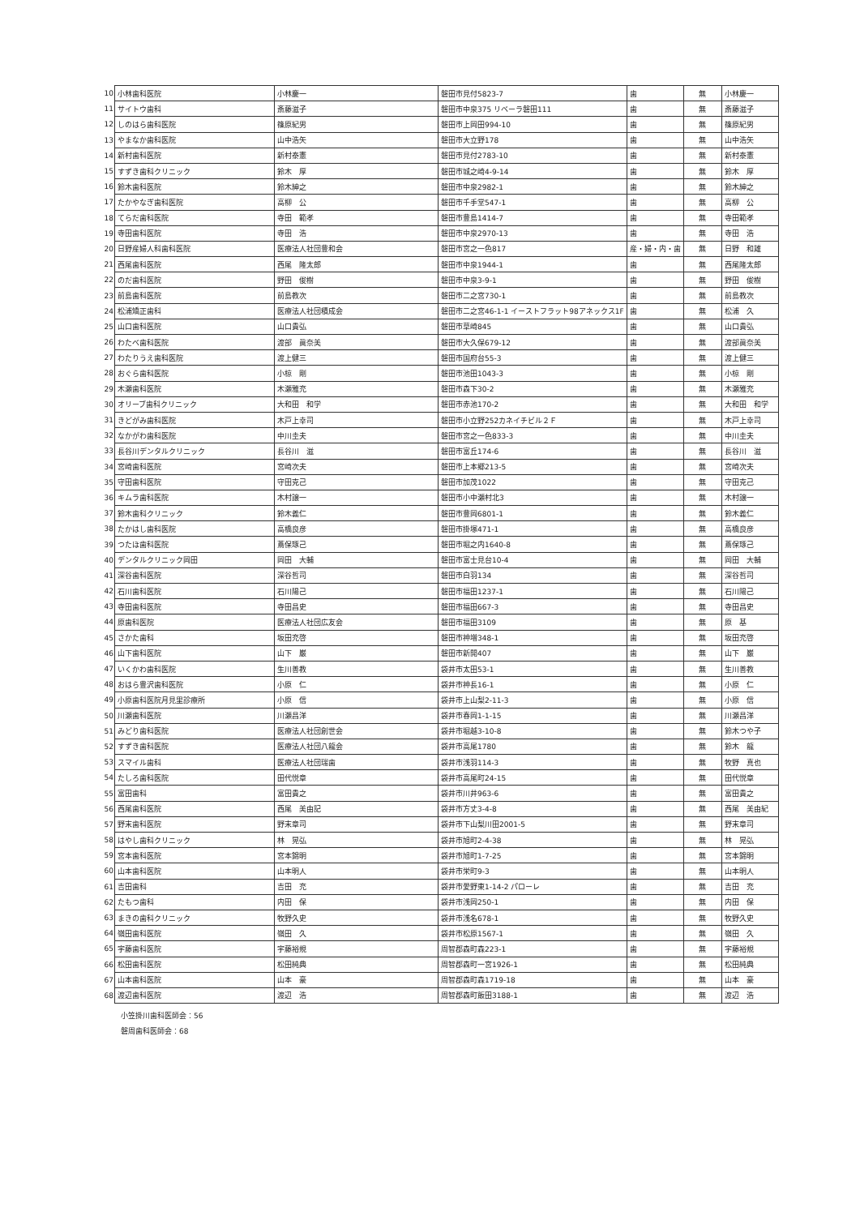| 10 | 小林歯科医院 | 小林慶一 | 磐田市見付5823-7 | 歯 | 無 | 小林慶一 |
| 11 | サイトウ歯科 | 斎藤滋子 | 磐田市中泉375 リベーラ磐田111 | 歯 | 無 | 斎藤滋子 |
| 12 | しのはら歯科医院 | 篠原紀男 | 磐田市上岡田994-10 | 歯 | 無 | 篠原紀男 |
| 13 | やまなか歯科医院 | 山中浩矢 | 磐田市大立野178 | 歯 | 無 | 山中浩矢 |
| 14 | 新村歯科医院 | 新村泰憲 | 磐田市見付2783-10 | 歯 | 無 | 新村泰憲 |
| 15 | すずき歯科クリニック | 鈴木 厚 | 磐田市城之崎4-9-14 | 歯 | 無 | 鈴木 厚 |
| 16 | 鈴木歯科医院 | 鈴木紳之 | 磐田市中泉2982-1 | 歯 | 無 | 鈴木紳之 |
| 17 | たかやなぎ歯科医院 | 高柳 公 | 磐田市千手堂547-1 | 歯 | 無 | 高柳 公 |
| 18 | てらだ歯科医院 | 寺田 範孝 | 磐田市豊島1414-7 | 歯 | 無 | 寺田範孝 |
| 19 | 寺田歯科医院 | 寺田 浩 | 磐田市中泉2970-13 | 歯 | 無 | 寺田 浩 |
| 20 | 日野産婦人科歯科医院 | 医療法人社団豊和会 | 磐田市宮之一色817 | 産・婦・内・歯 | 無 | 日野 和雄 |
| 21 | 西尾歯科医院 | 西尾 隆太郎 | 磐田市中泉1944-1 | 歯 | 無 | 西尾隆太郎 |
| 22 | のだ歯科医院 | 野田 俊樹 | 磐田市中泉3-9-1 | 歯 | 無 | 野田 俊樹 |
| 23 | 前島歯科医院 | 前島教次 | 磐田市二之宮730-1 | 歯 | 無 | 前島教次 |
| 24 | 松浦矯正歯科 | 医療法人社団積成会 | 磐田市二之宮46-1-1 イーストフラット98アネックス1F | 歯 | 無 | 松浦 久 |
| 25 | 山口歯科医院 | 山口貴弘 | 磐田市草崎845 | 歯 | 無 | 山口貴弘 |
| 26 | わたべ歯科医院 | 渡部 眞奈美 | 磐田市大久保679-12 | 歯 | 無 | 渡部眞奈美 |
| 27 | わたりうえ歯科医院 | 渡上健三 | 磐田市国府台55-3 | 歯 | 無 | 渡上健三 |
| 28 | おぐら歯科医院 | 小椋 剛 | 磐田市池田1043-3 | 歯 | 無 | 小椋 剛 |
| 29 | 木瀬歯科医院 | 木瀬雅充 | 磐田市森下30-2 | 歯 | 無 | 木瀬雅充 |
| 30 | オリーブ歯科クリニック | 大和田 和学 | 磐田市赤池170-2 | 歯 | 無 | 大和田 和学 |
| 31 | きどがみ歯科医院 | 木戸上幸司 | 磐田市小立野252カネイチビル２Ｆ | 歯 | 無 | 木戸上幸司 |
| 32 | なかがわ歯科医院 | 中川圭夫 | 磐田市宮之一色833-3 | 歯 | 無 | 中川圭夫 |
| 33 | 長谷川デンタルクリニック | 長谷川 滋 | 磐田市富丘174-6 | 歯 | 無 | 長谷川 滋 |
| 34 | 宮崎歯科医院 | 宮崎次夫 | 磐田市上本郷213-5 | 歯 | 無 | 宮崎次夫 |
| 35 | 守田歯科医院 | 守田克己 | 磐田市加茂1022 | 歯 | 無 | 守田克己 |
| 36 | キムラ歯科医院 | 木村譲一 | 磐田市小中瀬村北3 | 歯 | 無 | 木村譲一 |
| 37 | 鈴木歯科クリニック | 鈴木義仁 | 磐田市豊岡6801-1 | 歯 | 無 | 鈴木義仁 |
| 38 | たかはし歯科医院 | 高橋良彦 | 磐田市掛塚471-1 | 歯 | 無 | 高橋良彦 |
| 39 | つたほ歯科医院 | 蔦保琢己 | 磐田市堀之内1640-8 | 歯 | 無 | 蔦保琢己 |
| 40 | デンタルクリニック岡田 | 岡田 大輔 | 磐田市富士見台10-4 | 歯 | 無 | 岡田 大輔 |
| 41 | 深谷歯科医院 | 深谷哲司 | 磐田市白羽134 | 歯 | 無 | 深谷哲司 |
| 42 | 石川歯科医院 | 石川陽己 | 磐田市福田1237-1 | 歯 | 無 | 石川陽己 |
| 43 | 寺田歯科医院 | 寺田昌史 | 磐田市福田667-3 | 歯 | 無 | 寺田昌史 |
| 44 | 原歯科医院 | 医療法人社団広友会 | 磐田市福田3109 | 歯 | 無 | 原 基 |
| 45 | さかた歯科 | 坂田充啓 | 磐田市神増348-1 | 歯 | 無 | 坂田充啓 |
| 46 | 山下歯科医院 | 山下 巌 | 磐田市新開407 | 歯 | 無 | 山下 巌 |
| 47 | いくかわ歯科医院 | 生川善教 | 袋井市太田53-1 | 歯 | 無 | 生川善教 |
| 48 | おはら豊沢歯科医院 | 小原 仁 | 袋井市神長16-1 | 歯 | 無 | 小原 仁 |
| 49 | 小原歯科医院月見里診療所 | 小原 信 | 袋井市上山梨2-11-3 | 歯 | 無 | 小原 信 |
| 50 | 川瀬歯科医院 | 川瀬昌洋 | 袋井市春岡1-1-15 | 歯 | 無 | 川瀬昌洋 |
| 51 | みどり歯科医院 | 医療法人社団創世会 | 袋井市堀越3-10-8 | 歯 | 無 | 鈴木つや子 |
| 52 | すずき歯科医院 | 医療法人社団八龍会 | 袋井市高尾1780 | 歯 | 無 | 鈴木 龍 |
| 53 | スマイル歯科 | 医療法人社団瑞歯 | 袋井市浅羽114-3 | 歯 | 無 | 牧野 真也 |
| 54 | たしろ歯科医院 | 田代悦章 | 袋井市高尾町24-15 | 歯 | 無 | 田代悦章 |
| 55 | 富田歯科 | 富田貴之 | 袋井市川井963-6 | 歯 | 無 | 富田貴之 |
| 56 | 西尾歯科医院 | 西尾 美由記 | 袋井市方丈3-4-8 | 歯 | 無 | 西尾 美由紀 |
| 57 | 野末歯科医院 | 野末章司 | 袋井市下山梨川田2001-5 | 歯 | 無 | 野末章司 |
| 58 | はやし歯科クリニック | 林 晃弘 | 袋井市旭町2-4-38 | 歯 | 無 | 林 晃弘 |
| 59 | 宮本歯科医院 | 宮本錦明 | 袋井市旭町1-7-25 | 歯 | 無 | 宮本錦明 |
| 60 | 山本歯科医院 | 山本明人 | 袋井市栄町9-3 | 歯 | 無 | 山本明人 |
| 61 | 吉田歯科 | 吉田 充 | 袋井市愛野東1-14-2 パローレ | 歯 | 無 | 吉田 充 |
| 62 | たもつ歯科 | 内田 保 | 袋井市浅岡250-1 | 歯 | 無 | 内田 保 |
| 63 | まきの歯科クリニック | 牧野久史 | 袋井市浅名678-1 | 歯 | 無 | 牧野久史 |
| 64 | 嶺田歯科医院 | 嶺田 久 | 袋井市松原1567-1 | 歯 | 無 | 嶺田 久 |
| 65 | 宇藤歯科医院 | 宇藤裕規 | 周智郡森町森223-1 | 歯 | 無 | 宇藤裕規 |
| 66 | 松田歯科医院 | 松田純典 | 周智郡森町一宮1926-1 | 歯 | 無 | 松田純典 |
| 67 | 山本歯科医院 | 山本 豪 | 周智郡森町森1719-18 | 歯 | 無 | 山本 豪 |
| 68 | 渡辺歯科医院 | 渡辺 浩 | 周智郡森町飯田3188-1 | 歯 | 無 | 渡辺 浩 |
小笠掛川歯科医師会：56
磐周歯科医師会：68